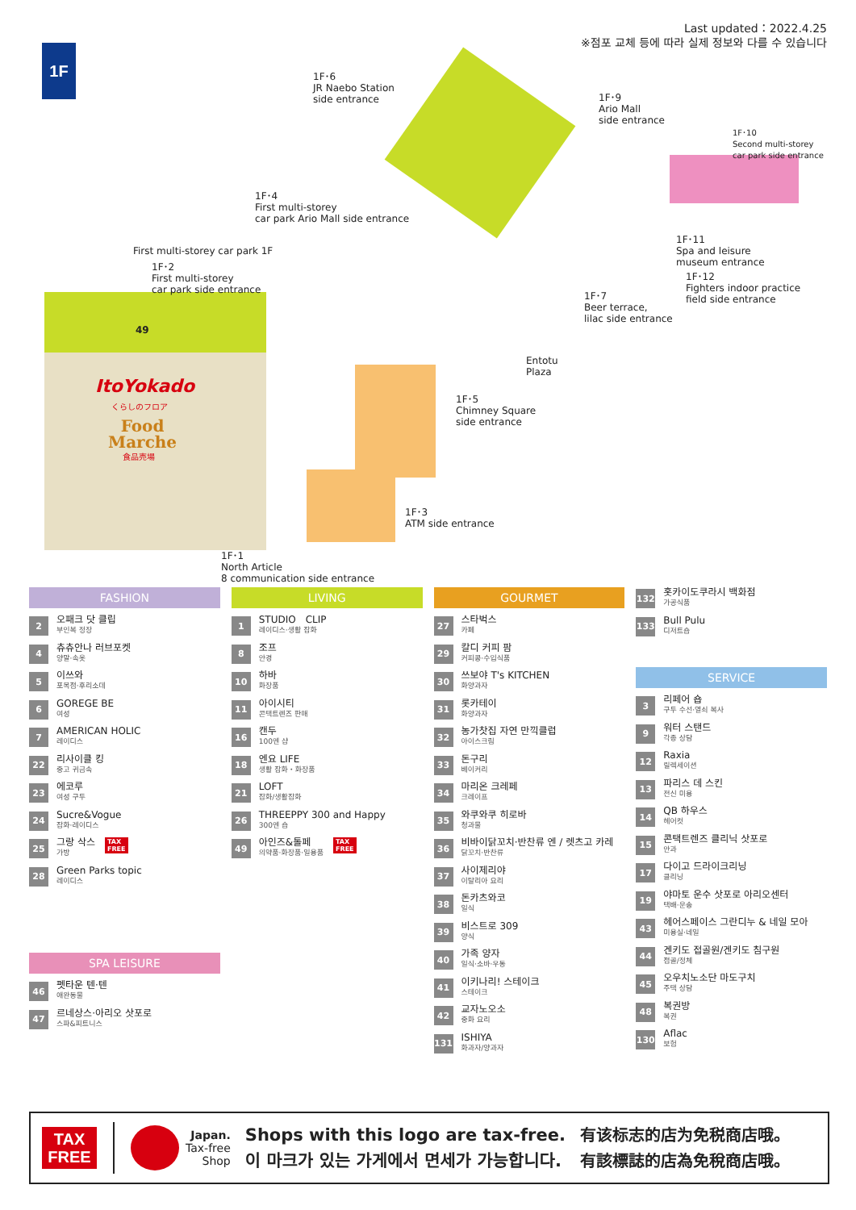Last updated：2022.4.25
※점포 교체 등에 따라 실제 정보와 다를 수 있습니다
1F
1F･6
JR Naebo Station
side entrance
1F･9
Ario Mall
side entrance
1F･10
Second multi-storey
car park side entrance
1F･4
First multi-storey
car park Ario Mall side entrance
First multi-storey car park 1F
1F･2
First multi-storey
car park side entrance
1F･11
Spa and leisure
museum entrance
1F･12
Fighters indoor practice
field side entrance
1F･7
Beer terrace,
lilac side entrance
Entotu
Plaza
1F･5
Chimney Square
side entrance
1F･3
ATM side entrance
1F･1
North Article
8 communication side entrance
ItoYokado
くらしのフロア
Food
Marche
食品売場
49
FASHION
2
오패크 닷 클립
부인복 정장
4
츄츄안나 러브포켓
양말·속옷
5
이쓰와
포목점·후리소데
6
GOREGE BE
여성
7
AMERICAN HOLIC
레이디스
22
리사이클 킹
중고 귀금속
23
에코루
여성 구두
24
Sucre&Vogue
잡화·레이디스
25
그랑 삭스
가방
TAX
FREE
28
Green Parks topic
레이디스
SPA LEISURE
46
펫타운 텐·텐
애완동물
47
르네상스·아리오 삿포로
스파&피트니스
LIVING
1
STUDIO　CLIP
레이디스·생활 잡화
8
조프
안경
10
하바
화장품
11
아이시티
콘택트렌즈 판매
16
캔두
100엔 샵
18
엔요 LIFE
생활 잡화・화장품
21
LOFT
잡화/생활잡화
26
THREEPPY 300 and Happy
300엔 숍
49
아인즈&톨페
의약품·화장품·일용품
TAX
FREE
GOURMET
27
스타벅스
카페
29
칼디 커피 팜
커피콩·수입식품
30
쓰보야 T's KITCHEN
화양과자
31
롯카테이
화양과자
32
농가찻집 자연 만끽클럽
아이스크림
33
돈구리
베이커리
34
마리온 크레페
크레이프
35
와쿠와쿠 히로바
청과물
36
비바이닭꼬치·반찬류 엔 / 렛츠고 카레
닭꼬치·반찬류
37
사이제리야
이탈리아 요리
38
돈카츠와코
일식
39
비스트로 309
양식
40
가족 양자
일식·소바·우동
41
이키나리! 스테이크
스테이크
42
교자노오소
중화 요리
131
ISHIYA
화과자/양과자
132
홋카이도쿠라시 백화점
가공식품
133
Bull Pulu
디저트숍
SERVICE
3
리페어 숍
구두 수선·열쇠 복사
9
워터 스탠드
각종 상담
12
Raxia
릴렉세이션
13
파리스 데 스킨
전신 미용
14
QB 하우스
헤어컷
15
콘택트렌즈 클리닉 삿포로
안과
17
다이고 드라이크리닝
클리닝
19
야마토 운수 삿포로 아리오센터
택배·운송
43
헤어스페이스 그란디누 & 네일 모아
미용실·네일
44
겐키도 접골원/겐키도 침구원
접골/정체
45
오우치노소단 마도구치
주택 상담
48
복권방
복권
130
Aflac
보험
TAX FREE
Japan.
Tax-free
Shop
Shops with this logo are tax-free.
이 마크가 있는 가게에서 면세가 가능합니다.
有该标志的店为免税商店哦。
有該標誌的店為免稅商店哦。